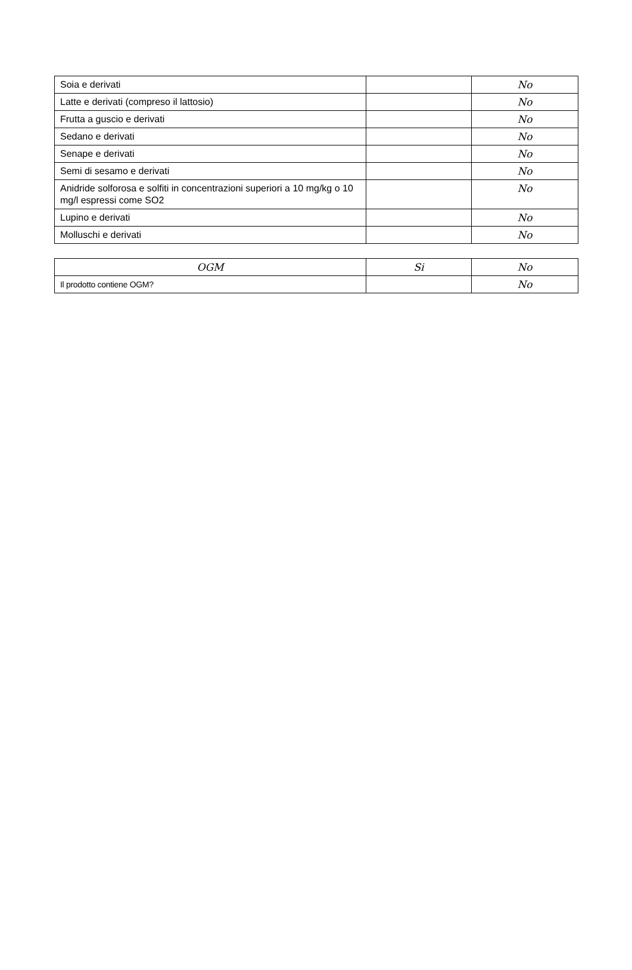| Soia e derivati | | No |
| Latte e derivati (compreso il lattosio) | | No |
| Frutta a guscio e derivati | | No |
| Sedano e derivati | | No |
| Senape e derivati | | No |
| Semi di sesamo e derivati | | No |
| Anidride solforosa e solfiti in concentrazioni superiori a 10 mg/kg o 10 mg/l espressi come SO2 | | No |
| Lupino e derivati | | No |
| Molluschi e derivati | | No |
| OGM | Si | No |
| --- | --- | --- |
| Il prodotto contiene OGM? | | No |